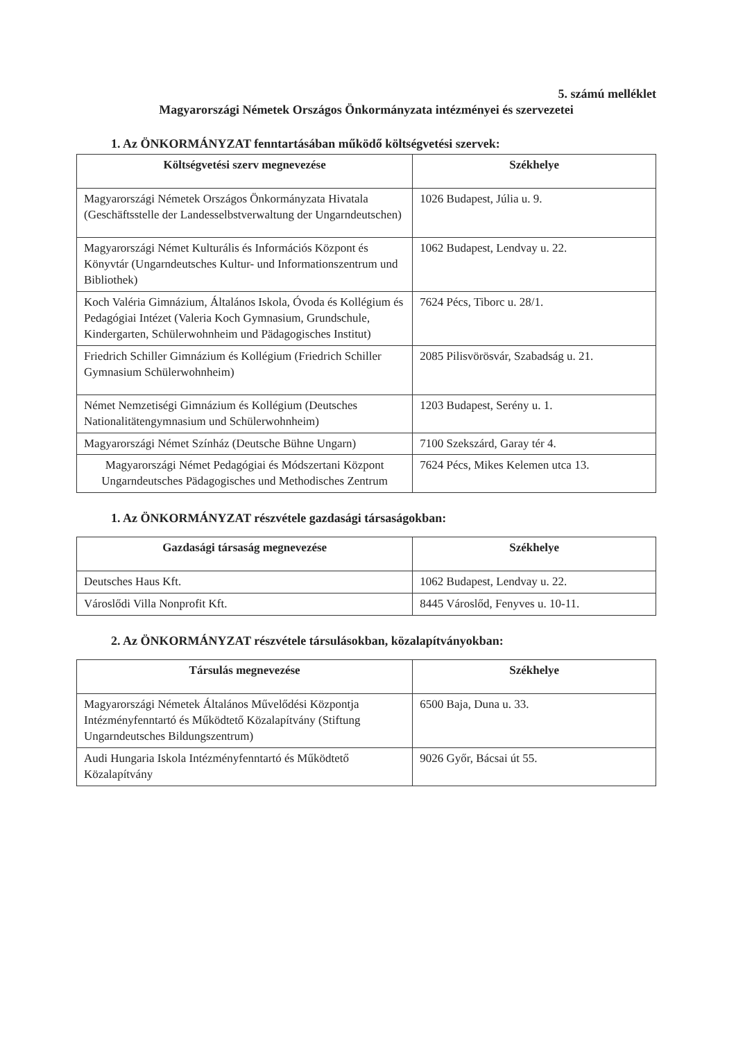5. számú melléklet
Magyarországi Németek Országos Önkormányzata intézményei és szervezetei
1. Az ÖNKORMÁNYZAT fenntartásában működő költségvetési szervek:
| Költségvetési szerv megnevezése | Székhelye |
| --- | --- |
| Magyarországi Németek Országos Önkormányzata Hivatala (Geschäftsstelle der Landesselbstverwaltung der Ungarndeutschen) | 1026 Budapest, Júlia u. 9. |
| Magyarországi Német Kulturális és Információs Központ és Könyvtár (Ungarndeutsches Kultur- und Informationszentrum und Bibliothek) | 1062 Budapest, Lendvay u. 22. |
| Koch Valéria Gimnázium, Általános Iskola, Óvoda és Kollégium és Pedagógiai Intézet (Valeria Koch Gymnasium, Grundschule, Kindergarten, Schülerwohnheim und Pädagogisches Institut) | 7624 Pécs, Tiborc u. 28/1. |
| Friedrich Schiller Gimnázium és Kollégium (Friedrich Schiller Gymnasium Schülerwohnheim) | 2085 Pilisvörösvár, Szabadság u. 21. |
| Német Nemzetiségi Gimnázium és Kollégium (Deutsches Nationalitätengymnasium und Schülerwohnheim) | 1203 Budapest, Serény u. 1. |
| Magyarországi Német Színház (Deutsche Bühne Ungarn) | 7100 Szekszárd, Garay tér 4. |
| Magyarországi Német Pedagógiai és Módszertani Központ Ungarndeutsches Pädagogisches und Methodisches Zentrum | 7624 Pécs, Mikes Kelemen utca 13. |
1. Az ÖNKORMÁNYZAT részvétele gazdasági társaságokban:
| Gazdasági társaság megnevezése | Székhelye |
| --- | --- |
| Deutsches Haus Kft. | 1062 Budapest, Lendvay u. 22. |
| Városlődi Villa Nonprofit Kft. | 8445 Városlőd, Fenyves u. 10-11. |
2. Az ÖNKORMÁNYZAT részvétele társulásokban, közalapítványokban:
| Társulás megnevezése | Székhelye |
| --- | --- |
| Magyarországi Németek Általános Művelődési Központja Intézményfenntartó és Működtető Közalapítvány (Stiftung Ungarndeutsches Bildungszentrum) | 6500 Baja, Duna u. 33. |
| Audi Hungaria Iskola Intézményfenntartó és Működtető Közalapítvány | 9026 Győr, Bácsai út 55. |